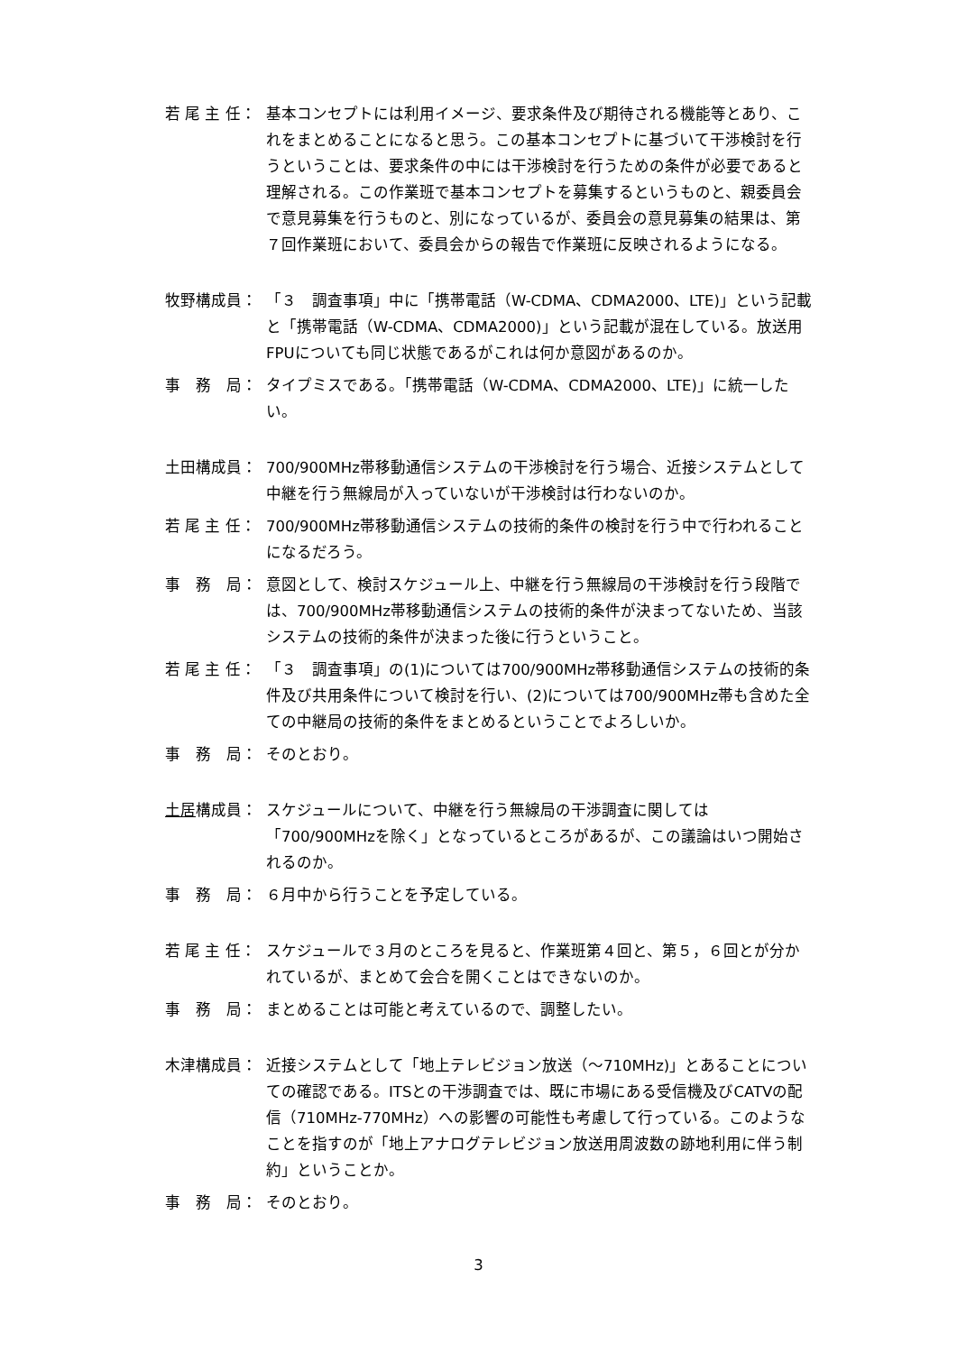若 尾 主 任： 基本コンセプトには利用イメージ、要求条件及び期待される機能等とあり、これをまとめることになると思う。この基本コンセプトに基づいて干渉検討を行うということは、要求条件の中には干渉検討を行うための条件が必要であると理解される。この作業班で基本コンセプトを募集するというものと、親委員会で意見募集を行うものと、別になっているが、委員会の意見募集の結果は、第７回作業班において、委員会からの報告で作業班に反映されるようになる。
牧野構成員： 「３　調査事項」中に「携帯電話（W-CDMA、CDMA2000、LTE)」という記載と「携帯電話（W-CDMA、CDMA2000)」という記載が混在している。放送用FPUについても同じ状態であるがこれは何か意図があるのか。
事　務　局： タイプミスである。「携帯電話（W-CDMA、CDMA2000、LTE)」に統一したい。
土田構成員： 700/900MHz帯移動通信システムの干渉検討を行う場合、近接システムとして中継を行う無線局が入っていないが干渉検討は行わないのか。
若 尾 主 任： 700/900MHz帯移動通信システムの技術的条件の検討を行う中で行われることになるだろう。
事　務　局： 意図として、検討スケジュール上、中継を行う無線局の干渉検討を行う段階では、700/900MHz帯移動通信システムの技術的条件が決まってないため、当該システムの技術的条件が決まった後に行うということ。
若 尾 主 任： 「３　調査事項」の(1)については700/900MHz帯移動通信システムの技術的条件及び共用条件について検討を行い、(2)については700/900MHz帯も含めた全ての中継局の技術的条件をまとめるということでよろしいか。
事　務　局： そのとおり。
土居構成員： スケジュールについて、中継を行う無線局の干渉調査に関しては「700/900MHzを除く」となっているところがあるが、この議論はいつ開始されるのか。
事　務　局： ６月中から行うことを予定している。
若 尾 主 任： スケジュールで３月のところを見ると、作業班第４回と、第５，６回とが分かれているが、まとめて会合を開くことはできないのか。
事　務　局： まとめることは可能と考えているので、調整したい。
木津構成員： 近接システムとして「地上テレビジョン放送（～710MHz)」とあることについての確認である。ITSとの干渉調査では、既に市場にある受信機及びCATVの配信（710MHz-770MHz）への影響の可能性も考慮して行っている。このようなことを指すのが「地上アナログテレビジョン放送用周波数の跡地利用に伴う制約」ということか。
事　務　局： そのとおり。
3